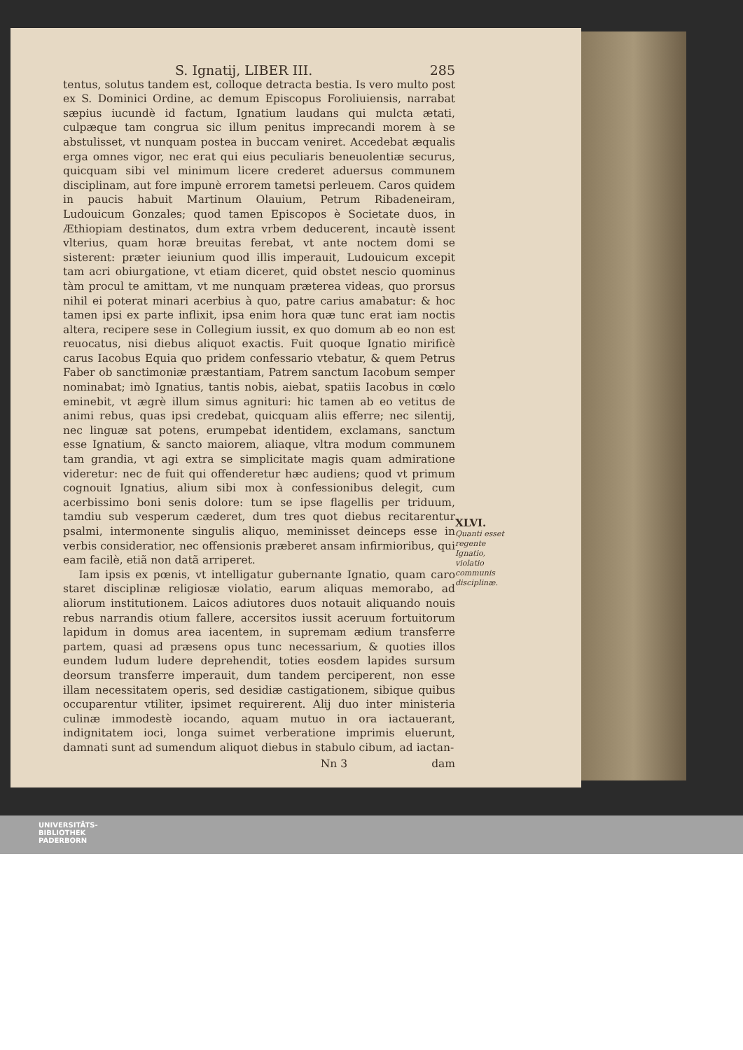S. Ignatij, LIBER III. 285
tentus, solutus tandem est, colloque detracta bestia. Is vero multo post ex S. Dominici Ordine, ac demum Episcopus Foroliuiensis, narrabat sæpius iucundè id factum, Ignatium laudans qui mulcta ætati, culpæque tam congrua sic illum penitus imprecandi morem à se abstulisset, vt nunquam postea in buccam veniret. Accedebat æqualis erga omnes vigor, nec erat qui eius peculiaris beneuolentiæ securus, quicquam sibi vel minimum licere crederet aduersus communem disciplinam, aut fore impunè errorem tametsi perleuem. Caros quidem in paucis habuit Martinum Olauium, Petrum Ribadeneiram, Ludouicum Gonzales; quod tamen Episcopos è Societate duos, in Æthiopiam destinatos, dum extra vrbem deducerent, incautè issent vlterius, quam horæ breuitas ferebat, vt ante noctem domi se sisterent: præter ieiunium quod illis imperauit, Ludouicum excepit tam acri obiurgatione, vt etiam diceret, quid obstet nescio quominus tàm procul te amittam, vt me nunquam præterea videas, quo prorsus nihil ei poterat minari acerbius à quo, patre carius amabatur: & hoc tamen ipsi ex parte inflixit, ipsa enim hora quæ tunc erat iam noctis altera, recipere sese in Collegium iussit, ex quo domum ab eo non est reuocatus, nisi diebus aliquot exactis. Fuit quoque Ignatio mirificè carus Iacobus Equia quo pridem confessario vtebatur, & quem Petrus Faber ob sanctimoniæ præstantiam, Patrem sanctum Iacobum semper nominabat; imò Ignatius, tantis nobis, aiebat, spatiis Iacobus in cœlo eminebit, vt ægrè illum simus agnituri: hic tamen ab eo vetitus de animi rebus, quas ipsi credebat, quicquam aliis efferre; nec silentij, nec linguæ sat potens, erumpebat identidem, exclamans, sanctum esse Ignatium, & sancto maiorem, aliaque, vltra modum communem tam grandia, vt agi extra se simplicitate magis quam admiratione videretur: nec de fuit qui offenderetur hæc audiens; quod vt primum cognouit Ignatius, alium sibi mox à confessionibus delegit, cum acerbissimo boni senis dolore: tum se ipse flagellis per triduum, tamdiu sub vesperum cæderet, dum tres quot diebus recitarentur psalmi, intermonente singulis aliquo, meminisset deinceps esse in verbis consideratior, nec offensionis præberet ansam infirmioribus, qui eam facilè, etiã non datã arriperet.
Iam ipsis ex pœnis, vt intelligatur gubernante Ignatio, quam caro staret disciplinæ religiosæ violatio, earum aliquas memorabo, ad aliorum institutionem. Laicos adiutores duos notauit aliquando nouis rebus narrandis otium fallere, accersitos iussit aceruum fortuitorum lapidum in domus area iacentem, in supremam ædium transferre partem, quasi ad præsens opus tunc necessarium, & quoties illos eundem ludum ludere deprehendit, toties eosdem lapides sursum deorsum transferre imperauit, dum tandem perciperent, non esse illam necessitatem operis, sed desidiæ castigationem, sibique quibus occuparentur vtiliter, ipsimet requirerent. Alij duo inter ministeria culinæ immodestè iocando, aquam mutuo in ora iactauerant, indignitatem ioci, longa suimet verberatione imprimis eluerunt, damnati sunt ad sumendum aliquot diebus in stabulo cibum, ad iactan-
Nn 3 dam
XLVI.
Quanti esset regente Ignatio, violatio communis disciplinæ.
UNIVERSITÄTS-
BIBLIOTHEK
PADERBORN